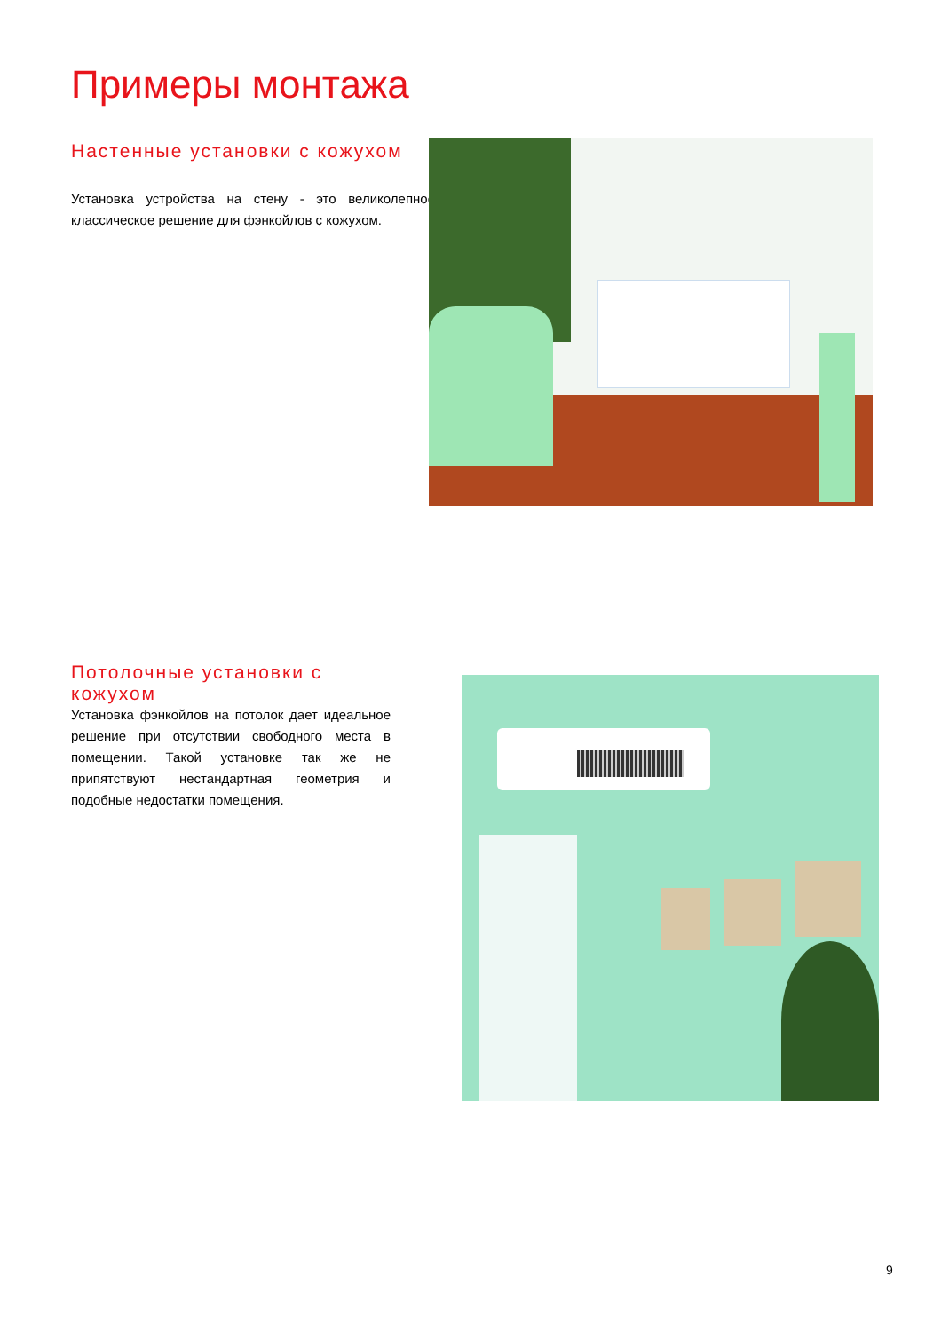Примеры монтажа
Настенные установки с кожухом
Установка устройства на стену - это великолепное классическое решение для фэнкойлов с кожухом.
Потолочные установки с кожухом
Установка фэнкойлов на потолок дает идеальное решение при отсутствии свободного места в помещении. Такой установке так же не припятствуют нестандартная геометрия и подобные недостатки помещения.
9